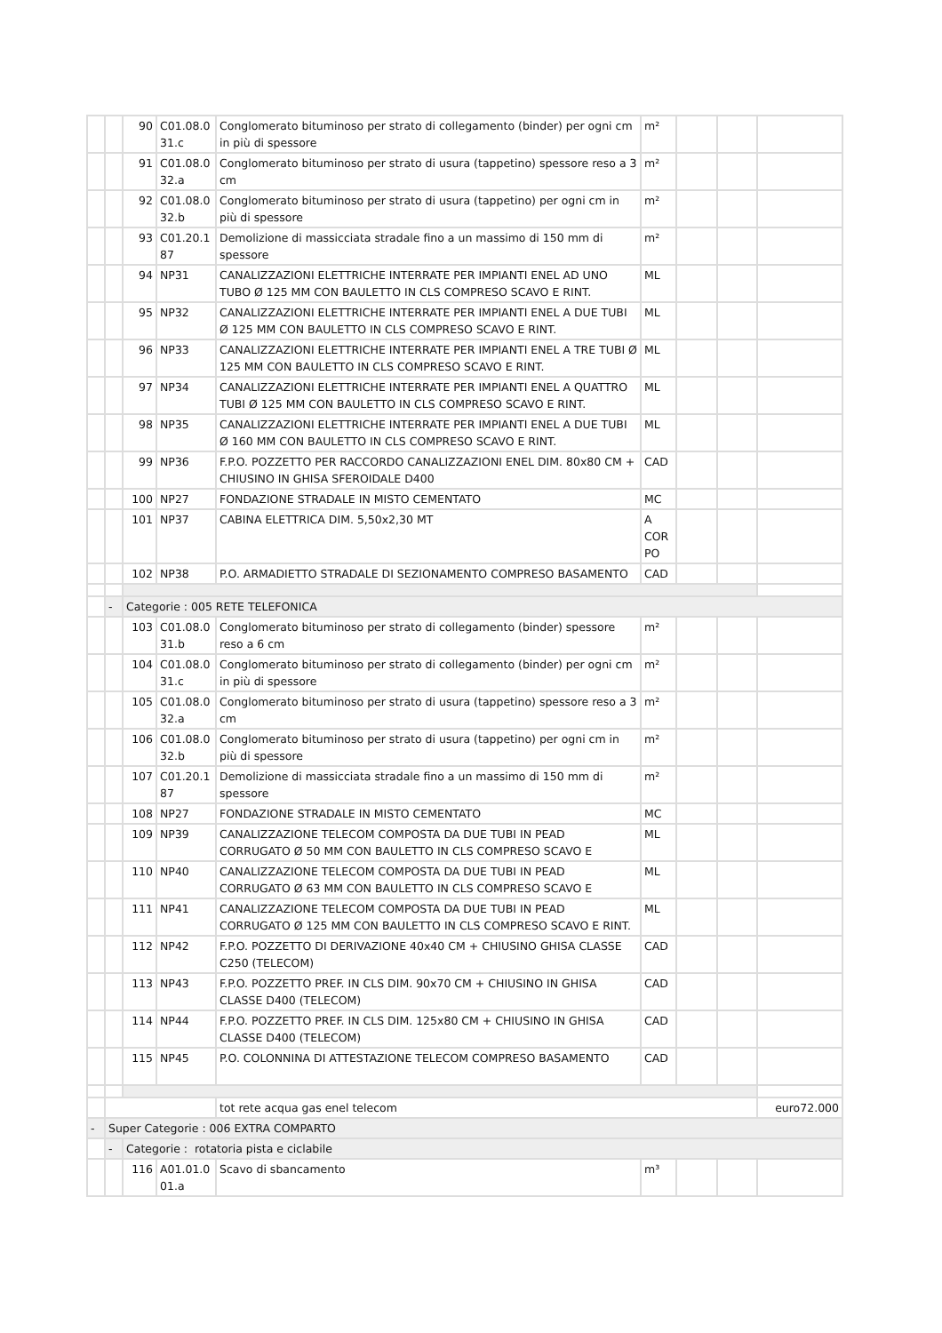| | | 90 | C01.08.0 31.c | Conglomerato bituminoso per strato di collegamento (binder) per ogni cm in più di spessore | m² | | | |
| | | 91 | C01.08.0 32.a | Conglomerato bituminoso per strato di usura (tappetino) spessore reso a 3 cm | m² | | | |
| | | 92 | C01.08.0 32.b | Conglomerato bituminoso per strato di usura (tappetino) per ogni cm in più di spessore | m² | | | |
| | | 93 | C01.20.1 87 | Demolizione di massicciata stradale fino a un massimo di 150 mm di spessore | m² | | | |
| | | 94 | NP31 | CANALIZZAZIONI ELETTRICHE INTERRATE PER IMPIANTI ENEL AD UNO TUBO Ø 125 MM CON BAULETTO IN CLS COMPRESO SCAVO E RINT. | ML | | | |
| | | 95 | NP32 | CANALIZZAZIONI ELETTRICHE INTERRATE PER IMPIANTI ENEL A DUE TUBI Ø 125 MM CON BAULETTO IN CLS COMPRESO SCAVO E RINT. | ML | | | |
| | | 96 | NP33 | CANALIZZAZIONI ELETTRICHE INTERRATE PER IMPIANTI ENEL A TRE TUBI Ø 125 MM CON BAULETTO IN CLS COMPRESO SCAVO E RINT. | ML | | | |
| | | 97 | NP34 | CANALIZZAZIONI ELETTRICHE INTERRATE PER IMPIANTI ENEL A QUATTRO TUBI Ø 125 MM CON BAULETTO IN CLS COMPRESO SCAVO E RINT. | ML | | | |
| | | 98 | NP35 | CANALIZZAZIONI ELETTRICHE INTERRATE PER IMPIANTI ENEL A DUE TUBI Ø 160 MM CON BAULETTO IN CLS COMPRESO SCAVO E RINT. | ML | | | |
| | | 99 | NP36 | F.P.O. POZZETTO PER RACCORDO CANALIZZAZIONI ENEL DIM. 80x80 CM + CHIUSINO IN GHISA SFEROIDALE D400 | CAD | | | |
| | | 100 | NP27 | FONDAZIONE STRADALE IN MISTO CEMENTATO | MC | | | |
| | | 101 | NP37 | CABINA ELETTRICA DIM. 5,50x2,30 MT | A COR PO | | | |
| | | 102 | NP38 | P.O. ARMADIETTO STRADALE DI SEZIONAMENTO COMPRESO BASAMENTO | CAD | | | |
| | - | Categorie : 005 RETE TELEFONICA | | | | | | |
| | | 103 | C01.08.0 31.b | Conglomerato bituminoso per strato di collegamento (binder) spessore reso a 6 cm | m² | | | |
| | | 104 | C01.08.0 31.c | Conglomerato bituminoso per strato di collegamento (binder) per ogni cm in più di spessore | m² | | | |
| | | 105 | C01.08.0 32.a | Conglomerato bituminoso per strato di usura (tappetino) spessore reso a 3 cm | m² | | | |
| | | 106 | C01.08.0 32.b | Conglomerato bituminoso per strato di usura (tappetino) per ogni cm in più di spessore | m² | | | |
| | | 107 | C01.20.1 87 | Demolizione di massicciata stradale fino a un massimo di 150 mm di spessore | m² | | | |
| | | 108 | NP27 | FONDAZIONE STRADALE IN MISTO CEMENTATO | MC | | | |
| | | 109 | NP39 | CANALIZZAZIONE TELECOM COMPOSTA DA DUE TUBI IN PEAD CORRUGATO Ø 50 MM CON BAULETTO IN CLS COMPRESO SCAVO E | ML | | | |
| | | 110 | NP40 | CANALIZZAZIONE TELECOM COMPOSTA DA DUE TUBI IN PEAD CORRUGATO Ø 63 MM CON BAULETTO IN CLS COMPRESO SCAVO E | ML | | | |
| | | 111 | NP41 | CANALIZZAZIONE TELECOM COMPOSTA DA DUE TUBI IN PEAD CORRUGATO Ø 125 MM CON BAULETTO IN CLS COMPRESO SCAVO E RINT. | ML | | | |
| | | 112 | NP42 | F.P.O. POZZETTO DI DERIVAZIONE 40x40 CM + CHIUSINO GHISA CLASSE C250 (TELECOM) | CAD | | | |
| | | 113 | NP43 | F.P.O. POZZETTO PREF. IN CLS DIM. 90x70 CM + CHIUSINO IN GHISA CLASSE D400 (TELECOM) | CAD | | | |
| | | 114 | NP44 | F.P.O. POZZETTO PREF. IN CLS DIM. 125x80 CM + CHIUSINO IN GHISA CLASSE D400 (TELECOM) | CAD | | | |
| | | 115 | NP45 | P.O. COLONNINA DI ATTESTAZIONE TELECOM COMPRESO BASAMENTO | CAD | | | |
| | | | | tot rete acqua gas enel telecom | | | | euro72.000 |
| - | Super Categorie : 006 EXTRA COMPARTO | | | | | | | |
| | - | Categorie : rotatoria pista e ciclabile | | | | | | |
| | | 116 | A01.01.0 01.a | Scavo di sbancamento | m³ | | | |